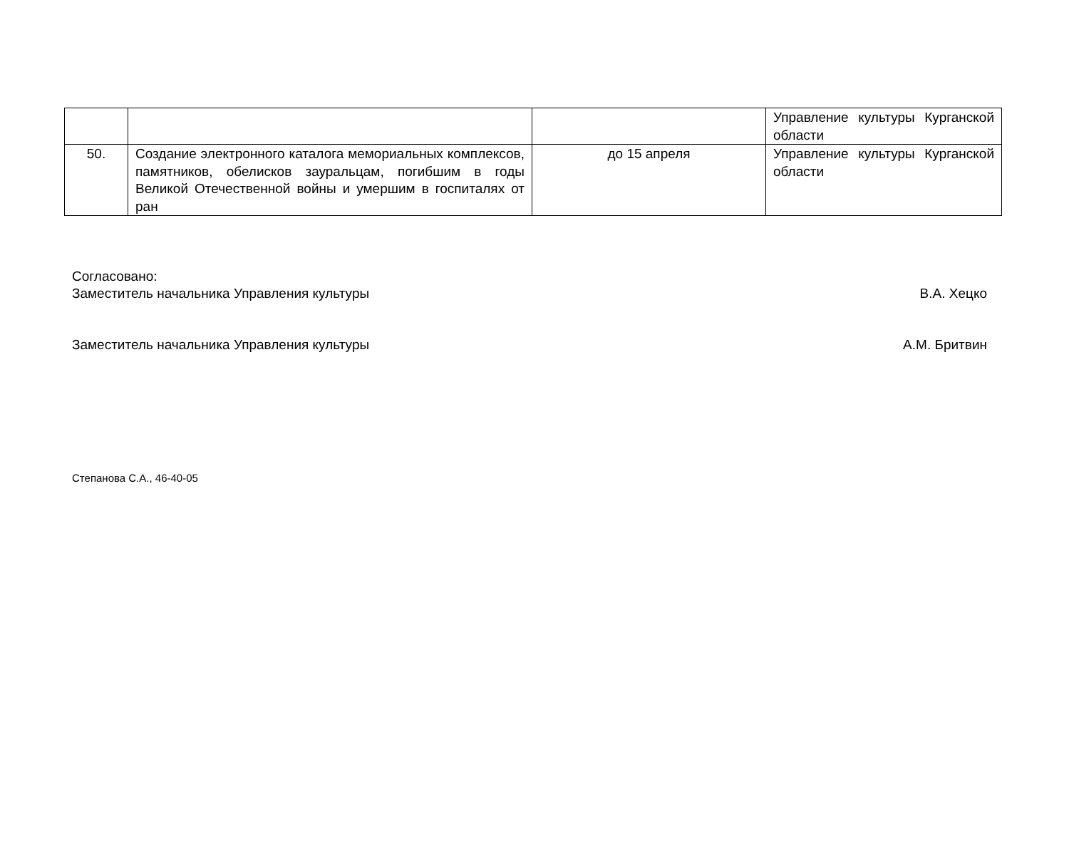| | | | Управление культуры Курганской области |
| 50. | Создание электронного каталога мемориальных комплексов, памятников, обелисков зауральцам, погибшим в годы Великой Отечественной войны и умершим в госпиталях от ран | до 15 апреля | Управление культуры Курганской области |
Согласовано:
Заместитель начальника Управления культуры В.А. Хецко
Заместитель начальника Управления культуры А.М. Бритвин
Степанова С.А., 46-40-05